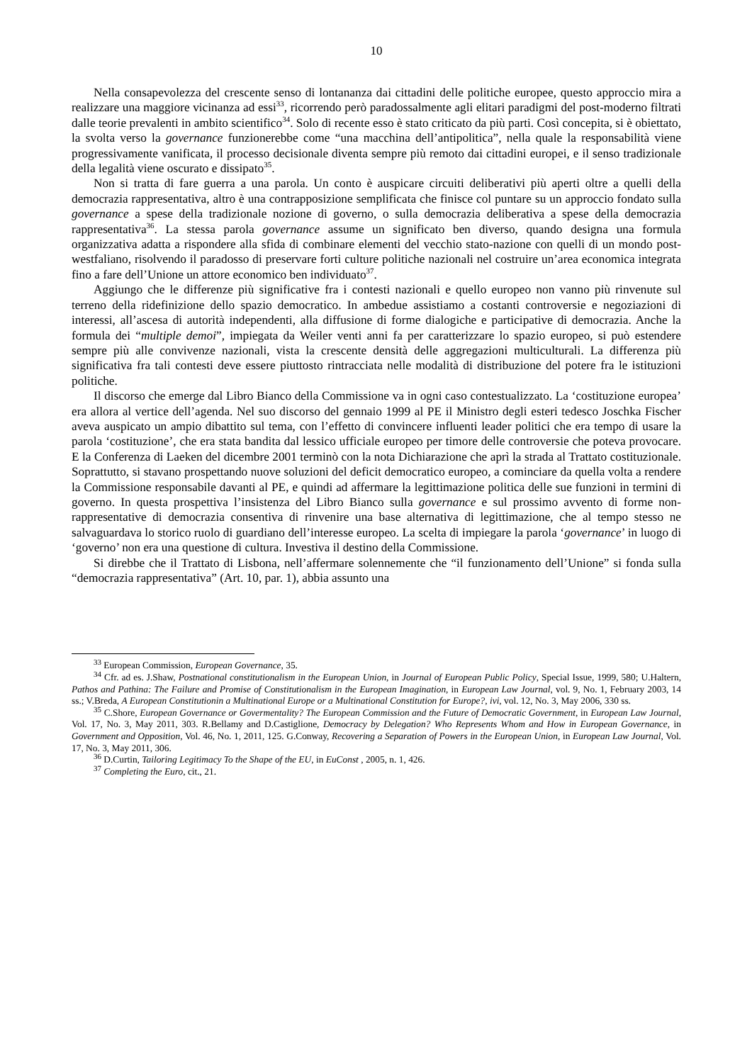10
Nella consapevolezza del crescente senso di lontananza dai cittadini delle politiche europee, questo approccio mira a realizzare una maggiore vicinanza ad essi<sup>33</sup>, ricorrendo però paradossalmente agli elitari paradigmi del post-moderno filtrati dalle teorie prevalenti in ambito scientifico<sup>34</sup>. Solo di recente esso è stato criticato da più parti. Così concepita, si è obiettato, la svolta verso la governance funzionerebbe come “una macchina dell’antipolitica”, nella quale la responsabilità viene progressivamente vanificata, il processo decisionale diventa sempre più remoto dai cittadini europei, e il senso tradizionale della legalità viene oscurato e dissipato<sup>35</sup>.
Non si tratta di fare guerra a una parola. Un conto è auspicare circuiti deliberativi più aperti oltre a quelli della democrazia rappresentativa, altro è una contrapposizione semplificata che finisce col puntare su un approccio fondato sulla governance a spese della tradizionale nozione di governo, o sulla democrazia deliberativa a spese della democrazia rappresentativa<sup>36</sup>. La stessa parola governance assume un significato ben diverso, quando designa una formula organizzativa adatta a rispondere alla sfida di combinare elementi del vecchio stato-nazione con quelli di un mondo post-westfaliano, risolvendo il paradosso di preservare forti culture politiche nazionali nel costruire un’area economica integrata fino a fare dell’Unione un attore economico ben individuato<sup>37</sup>.
Aggiungo che le differenze più significative fra i contesti nazionali e quello europeo non vanno più rinvenute sul terreno della ridefinizione dello spazio democratico. In ambedue assistiamo a costanti controversie e negoziazioni di interessi, all’ascesa di autorità independenti, alla diffusione di forme dialogiche e participative di democrazia. Anche la formula dei “multiple demoi”, impiegata da Weiler venti anni fa per caratterizzare lo spazio europeo, si può estendere sempre più alle convivenze nazionali, vista la crescente densità delle aggregazioni multiculturali. La differenza più significativa fra tali contesti deve essere piuttosto rintracciata nelle modalità di distribuzione del potere fra le istituzioni politiche.
Il discorso che emerge dal Libro Bianco della Commissione va in ogni caso contestualizzato. La ‘costituzione europea’ era allora al vertice dell’agenda. Nel suo discorso del gennaio 1999 al PE il Ministro degli esteri tedesco Joschka Fischer aveva auspicato un ampio dibattito sul tema, con l’effetto di convincere influenti leader politici che era tempo di usare la parola ‘costituzione’, che era stata bandita dal lessico ufficiale europeo per timore delle controversie che poteva provocare. E la Conferenza di Laeken del dicembre 2001 terminò con la nota Dichiarazione che aprì la strada al Trattato costituzionale. Soprattutto, si stavano prospettando nuove soluzioni del deficit democratico europeo, a cominciare da quella volta a rendere la Commissione responsabile davanti al PE, e quindi ad affermare la legittimazione politica delle sue funzioni in termini di governo. In questa prospettiva l’insistenza del Libro Bianco sulla governance e sul prossimo avvento di forme non-rappresentative di democrazia consentiva di rinvenire una base alternativa di legittimazione, che al tempo stesso ne salvaguardava lo storico ruolo di guardiano dell’interesse europeo. La scelta di impiegare la parola ‘governance’ in luogo di ‘governo’ non era una questione di cultura. Investiva il destino della Commissione.
Si direbbe che il Trattato di Lisbona, nell’affermare solennemente che “il funzionamento dell’Unione” si fonda sulla “democrazia rappresentativa” (Art. 10, par. 1), abbia assunto una
<sup>33</sup> European Commission, European Governance, 35.
<sup>34</sup> Cfr. ad es. J.Shaw, Postnational constitutionalism in the European Union, in Journal of European Public Policy, Special Issue, 1999, 580; U.Haltern, Pathos and Pathina: The Failure and Promise of Constitutionalism in the European Imagination, in European Law Journal, vol. 9, No. 1, February 2003, 14 ss.; V.Breda, A European Constitutionin a Multinational Europe or a Multinational Constitution for Europe?, ivi, vol. 12, No. 3, May 2006, 330 ss.
<sup>35</sup> C.Shore, European Governance or Govermentality? The European Commission and the Future of Democratic Government, in European Law Journal, Vol. 17, No. 3, May 2011, 303. R.Bellamy and D.Castiglione, Democracy by Delegation? Who Represents Whom and How in European Governance, in Government and Opposition, Vol. 46, No. 1, 2011, 125. G.Conway, Recovering a Separation of Powers in the European Union, in European Law Journal, Vol. 17, No. 3, May 2011, 306.
<sup>36</sup> D.Curtin, Tailoring Legitimacy To the Shape of the EU, in EuConst , 2005, n. 1, 426.
<sup>37</sup> Completing the Euro, cit., 21.